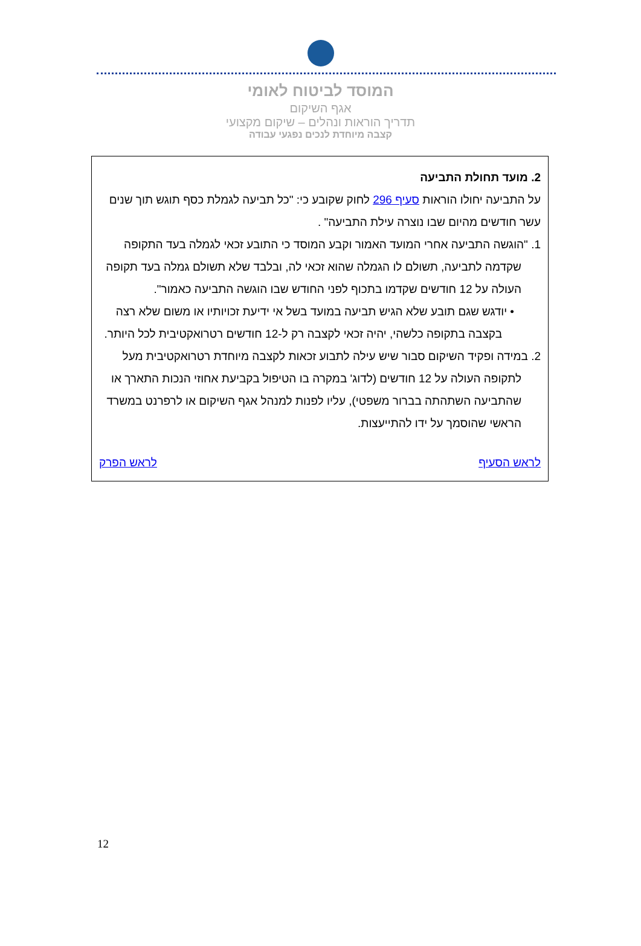המוסד לביטוח לאומי
אגף השיקום
תדריך הוראות ונהלים – שיקום מקצועי
קצבה מיוחדת לנכים נפגעי עבודה
2. מועד תחולת התביעה
על התביעה יחולו הוראות סעיף 296 לחוק שקובע כי: "כל תביעה לגמלת כסף תוגש תוך שנים עשר חודשים מהיום שבו נוצרה עילת התביעה" .
1. "הוגשה התביעה אחרי המועד האמור וקבע המוסד כי התובע זכאי לגמלה בעד התקופה שקדמה לתביעה, תשולם לו הגמלה שהוא זכאי לה, ובלבד שלא תשולם גמלה בעד תקופה העולה על 12 חודשים שקדמו בתכוף לפני החודש שבו הוגשה התביעה כאמור".
• יודגש שגם תובע שלא הגיש תביעה במועד בשל אי ידיעת זכויותיו או משום שלא רצה בקצבה בתקופה כלשהי, יהיה זכאי לקצבה רק ל-12 חודשים רטרואקטיבית לכל היותר.
2. במידה ופקיד השיקום סבור שיש עילה לתבוע זכאות לקצבה מיוחדת רטרואקטיבית מעל לתקופה העולה על 12 חודשים (לדוג' במקרה בו הטיפול בקביעת אחוזי הנכות התארך או שהתביעה השתהתה בברור משפטי), עליו לפנות למנהל אגף השיקום או לרפרנט במשרד הראשי שהוסמך על ידו להתייעצות.
לראש הסעיף לראש הפרק
12